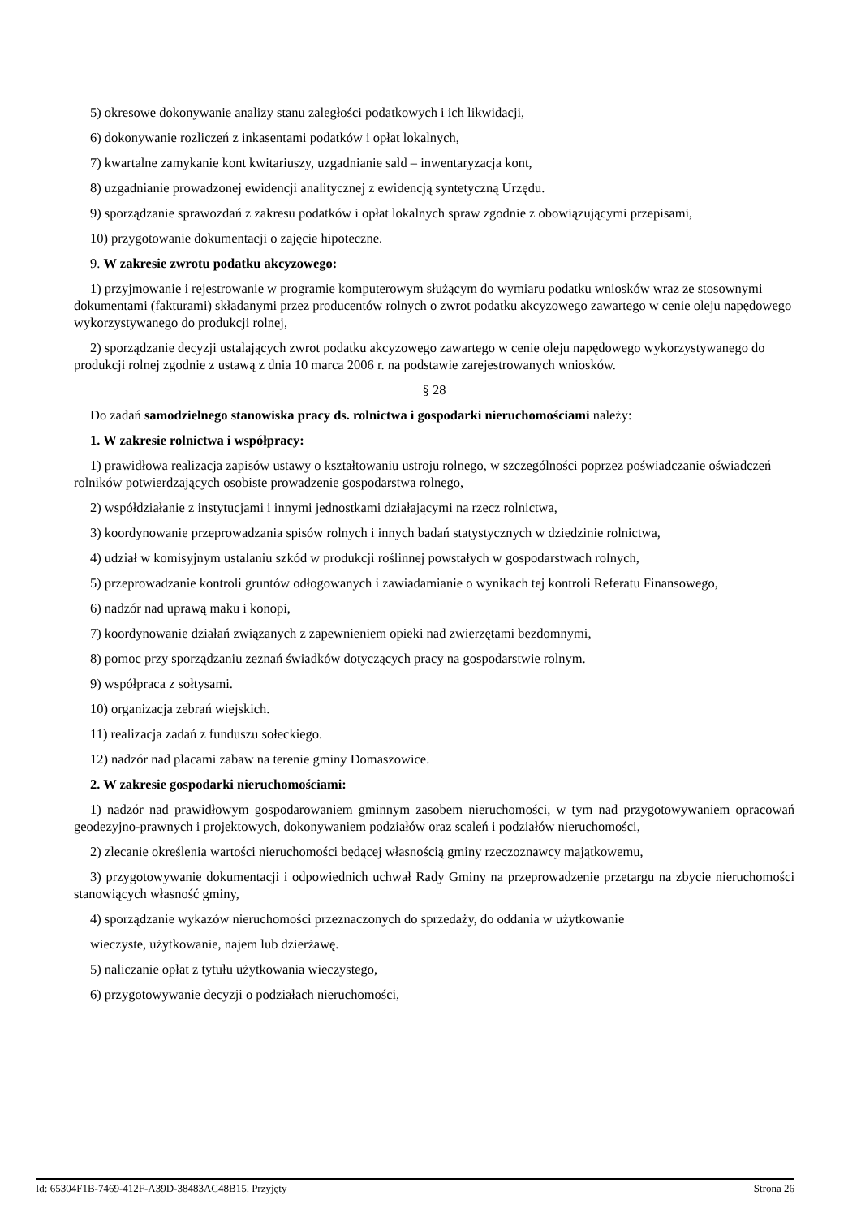5) okresowe dokonywanie analizy stanu zaległości podatkowych i ich likwidacji,
6) dokonywanie rozliczeń z inkasentami podatków i opłat lokalnych,
7) kwartalne zamykanie kont kwitariuszy, uzgadnianie sald – inwentaryzacja kont,
8) uzgadnianie prowadzonej ewidencji analitycznej z ewidencją syntetyczną Urzędu.
9) sporządzanie sprawozdań z zakresu podatków i opłat lokalnych spraw zgodnie z obowiązującymi przepisami,
10) przygotowanie dokumentacji o zajęcie hipoteczne.
9. W zakresie zwrotu podatku akcyzowego:
1) przyjmowanie i rejestrowanie w programie komputerowym służącym do wymiaru podatku wniosków wraz ze stosownymi dokumentami (fakturami) składanymi przez producentów rolnych o zwrot podatku akcyzowego zawartego w cenie oleju napędowego wykorzystywanego do produkcji rolnej,
2) sporządzanie decyzji ustalających zwrot podatku akcyzowego zawartego w cenie oleju napędowego wykorzystywanego do produkcji rolnej zgodnie z ustawą z dnia 10 marca 2006 r. na podstawie zarejestrowanych wniosków.
§ 28
Do zadań samodzielnego stanowiska pracy ds. rolnictwa i gospodarki nieruchomościami należy:
1. W zakresie rolnictwa i współpracy:
1) prawidłowa realizacja zapisów ustawy o kształtowaniu ustroju rolnego, w szczególności poprzez poświadczanie oświadczeń rolników potwierdzających osobiste prowadzenie gospodarstwa rolnego,
2) współdziałanie z instytucjami i innymi jednostkami działającymi na rzecz rolnictwa,
3) koordynowanie przeprowadzania spisów rolnych i innych badań statystycznych w dziedzinie rolnictwa,
4) udział w komisyjnym ustalaniu szkód w produkcji roślinnej powstałych w gospodarstwach rolnych,
5) przeprowadzanie kontroli gruntów odłogowanych i zawiadamianie o wynikach tej kontroli Referatu Finansowego,
6) nadzór nad uprawą maku i konopi,
7) koordynowanie działań związanych z zapewnieniem opieki nad zwierzętami bezdomnymi,
8) pomoc przy sporządzaniu zeznań świadków dotyczących pracy na gospodarstwie rolnym.
9) współpraca z sołtysami.
10) organizacja zebrań wiejskich.
11) realizacja zadań z funduszu sołeckiego.
12) nadzór nad placami zabaw na terenie gminy Domaszowice.
2. W zakresie gospodarki nieruchomościami:
1) nadzór nad prawidłowym gospodarowaniem gminnym zasobem nieruchomości, w tym nad przygotowywaniem opracowań geodezyjno-prawnych i projektowych, dokonywaniem podziałów oraz scaleń i podziałów nieruchomości,
2) zlecanie określenia wartości nieruchomości będącej własnością gminy rzeczoznawcy majątkowemu,
3) przygotowywanie dokumentacji i odpowiednich uchwał Rady Gminy na przeprowadzenie przetargu na zbycie nieruchomości stanowiących własność gminy,
4) sporządzanie wykazów nieruchomości przeznaczonych do sprzedaży, do oddania w użytkowanie
wieczyste, użytkowanie, najem lub dzierżawę.
5) naliczanie opłat z tytułu użytkowania wieczystego,
6) przygotowywanie decyzji o podziałach nieruchomości,
Id: 65304F1B-7469-412F-A39D-38483AC48B15. Przyjęty Strona 26